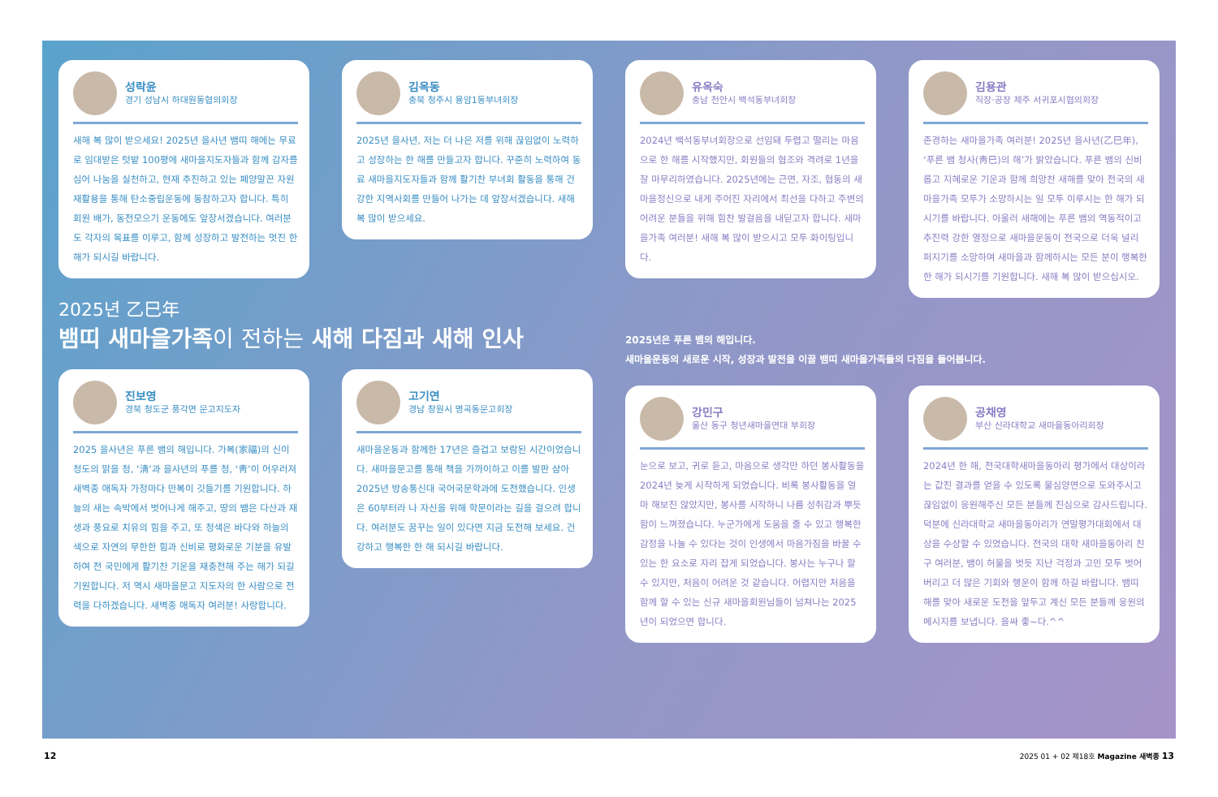성락윤
경기 성남시 하대원동협의회장
새해 복 많이 받으세요! 2025년 을사년 뱀띠 해에는 무료로 임대받은 텃밭 100평에 새마을지도자들과 함께 감자를 심어 나눔을 실천하고, 현재 추진하고 있는 폐양말끈 자원재활용을 통해 탄소중립운동에 동참하고자 합니다. 특히 회원 배가, 동전모으기 운동에도 앞장서겠습니다. 여러분도 각자의 목표를 이루고, 함께 성장하고 발전하는 멋진 한 해가 되시길 바랍니다.
김옥동
충북 청주시 용암1동부녀회장
2025년 을사년, 저는 더 나은 저를 위해 끊임없이 노력하고 성장하는 한 해를 만들고자 합니다. 꾸준히 노력하여 동료 새마을지도자들과 함께 활기찬 부녀회 활동을 통해 건강한 지역사회를 만들어 나가는 데 앞장서겠습니다. 새해 복 많이 받으세요.
2025년 乙巳年
뱀띠 새마을가족이 전하는 새해 다짐과 새해 인사
진보영
경북 청도군 풍각면 문고지도자
2025 을사년은 푸른 뱀의 해입니다. 가복(家福)의 신이 청도의 맑을 청, ‘淸’과 을사년의 푸를 청, ‘靑’이 어우러져 새벽종 애독자 가정마다 만복이 깃들기를 기원합니다. 하늘의 새는 속박에서 벗어나게 해주고, 땅의 뱀은 다산과 재생과 풍요로 치유의 힘을 주고, 또 청색은 바다와 하늘의 색으로 자연의 무한한 힘과 신비로 평화로운 기분을 유발하여 전 국민에게 활기찬 기운을 재충전해 주는 해가 되길 기원합니다. 저 역시 새마을문고 지도자의 한 사람으로 전력을 다하겠습니다. 새벽종 애독자 여러분! 사랑합니다.
고기연
경남 창원시 명곡동문고회장
새마을운동과 함께한 17년은 즐겁고 보람된 시간이었습니다. 새마을문고를 통해 책을 가까이하고 이를 발판 삼아 2025년 방송통신대 국어국문학과에 도전했습니다. 인생은 60부터라 나 자신을 위해 학문이라는 길을 걸으려 합니다. 여러분도 꿈꾸는 일이 있다면 지금 도전해 보세요. 건강하고 행복한 한 해 되시길 바랍니다.
유옥숙
충남 천안시 백석동부녀회장
2024년 백석동부녀회장으로 선임돼 두렵고 떨리는 마음으로 한 해를 시작했지만, 회원들의 협조와 격려로 1년을 잘 마무리하였습니다. 2025년에는 근면, 자조, 협동의 새마을정신으로 내게 주어진 자리에서 최선을 다하고 주변의 어려운 분들을 위해 힘찬 발걸음을 내딛고자 합니다. 새마을가족 여러분! 새해 복 많이 받으시고 모두 화이팅입니다.
김용관
직장·공장 제주 서귀포시협의회장
존경하는 새마을가족 여러분! 2025년 을사년(乙巳年), ‘푸른 뱀 청사(靑巳)의 해’가 밝았습니다. 푸른 뱀의 신비롭고 지혜로운 기운과 함께 희망찬 새해를 맞아 전국의 새마을가족 모두가 소망하시는 일 모두 이루시는 한 해가 되시기를 바랍니다. 아울러 새해에는 푸른 뱀의 역동적이고 추진력 강한 열정으로 새마을운동이 전국으로 더욱 널리 퍼지기를 소망하며 새마을과 함께하시는 모든 분이 행복한 한 해가 되시기를 기원합니다. 새해 복 많이 받으십시오.
2025년은 푸른 뱀의 해입니다.
새마을운동의 새로운 시작, 성장과 발전을 이끌 뱀띠 새마을가족들의 다짐을 들어봅니다.
강민구
울산 동구 청년새마을연대 부회장
눈으로 보고, 귀로 듣고, 마음으로 생각만 하던 봉사활동을 2024년 늦게 시작하게 되었습니다. 비록 봉사활동을 얼마 해보진 않았지만, 봉사를 시작하니 나름 성취감과 뿌듯함이 느껴졌습니다. 누군가에게 도움을 줄 수 있고 행복한 감정을 나눌 수 있다는 것이 인생에서 마음가짐을 바꿀 수 있는 한 요소로 자리 잡게 되었습니다. 봉사는 누구나 할 수 있지만, 처음이 어려운 것 같습니다. 어렵지만 처음을 함께 할 수 있는 신규 새마을회원님들이 넘쳐나는 2025년이 되었으면 합니다.
공채영
부산 신라대학교 새마을동아리회장
2024년 한 해, 전국대학새마을동아리 평가에서 대상이라는 값진 결과를 얻을 수 있도록 물심양면으로 도와주시고 끊임없이 응원해주신 모든 분들께 진심으로 감사드립니다. 덕분에 신라대학교 새마을동아리가 연말평가대회에서 대상을 수상할 수 있었습니다. 전국의 대학 새마을동아리 친구 여러분, 뱀이 허물을 벗듯 지난 걱정과 고민 모두 벗어버리고 더 많은 기회와 행운이 함께 하길 바랍니다. 뱀띠 해를 맞아 새로운 도전을 앞두고 계신 모든 분들께 응원의 메시지를 보냅니다. 을싸 좋~다.^^
12
2025 01 + 02 제18호 Magazine 새벽종 13